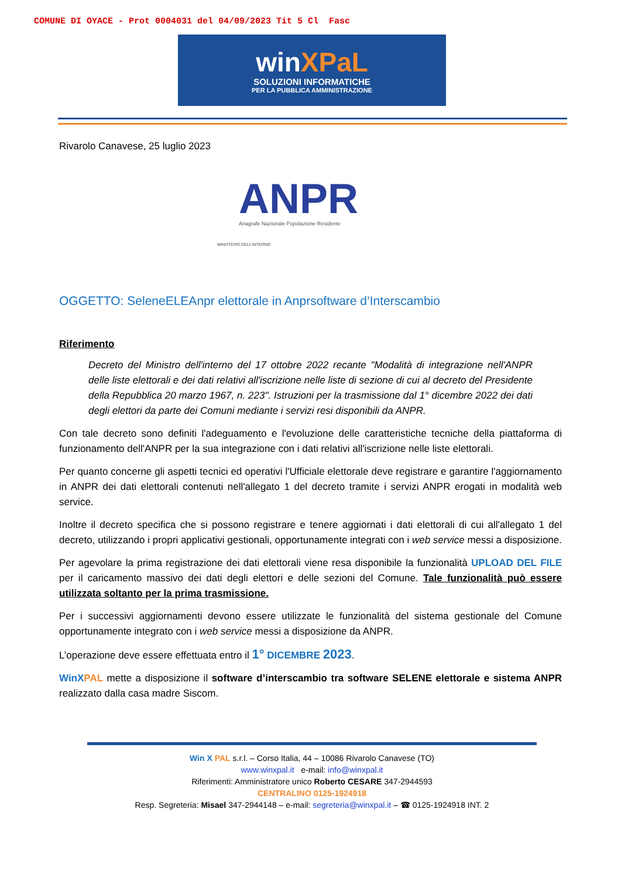COMUNE DI OYACE - Prot 0004031 del 04/09/2023 Tit 5 Cl Fasc
winXPaL
SOLUZIONI INFORMATICHE
PER LA PUBBLICA AMMINISTRAZIONE
Rivarolo Canavese, 25 luglio 2023
ANPR
Anagrafe Nazionale Popolazione Residente
MINISTERO DELL'INTERNO
OGGETTO: SeleneELEAnpr elettorale in Anprsoftware d’Interscambio
Riferimento
Decreto del Ministro dell'interno del 17 ottobre 2022 recante "Modalità di integrazione nell'ANPR delle liste elettorali e dei dati relativi all'iscrizione nelle liste di sezione di cui al decreto del Presidente della Repubblica 20 marzo 1967, n. 223". Istruzioni per la trasmissione dal 1° dicembre 2022 dei dati degli elettori da parte dei Comuni mediante i servizi resi disponibili da ANPR.
Con tale decreto sono definiti l'adeguamento e l'evoluzione delle caratteristiche tecniche della piattaforma di funzionamento dell'ANPR per la sua integrazione con i dati relativi all'iscrizione nelle liste elettorali.
Per quanto concerne gli aspetti tecnici ed operativi l'Ufficiale elettorale deve registrare e garantire l'aggiornamento in ANPR dei dati elettorali contenuti nell'allegato 1 del decreto tramite i servizi ANPR erogati in modalità web service.
Inoltre il decreto specifica che si possono registrare e tenere aggiornati i dati elettorali di cui all'allegato 1 del decreto, utilizzando i propri applicativi gestionali, opportunamente integrati con i web service messi a disposizione.
Per agevolare la prima registrazione dei dati elettorali viene resa disponibile la funzionalità UPLOAD DEL FILE per il caricamento massivo dei dati degli elettori e delle sezioni del Comune. Tale funzionalità può essere utilizzata soltanto per la prima trasmissione.
Per i successivi aggiornamenti devono essere utilizzate le funzionalità del sistema gestionale del Comune opportunamente integrato con i web service messi a disposizione da ANPR.
L’operazione deve essere effettuata entro il 1° DICEMBRE 2023.
WinX PAL mette a disposizione il software d’interscambio tra software SELENE elettorale e sistema ANPR realizzato dalla casa madre Siscom.
Win X PAL s.r.l. – Corso Italia, 44 – 10086 Rivarolo Canavese (TO)
www.winxpal.it e-mail: info@winxpal.it
Riferimenti: Amministratore unico Roberto CESARE 347-2944593
CENTRALINO 0125-1924918
Resp. Segreteria: Misael 347-2944148 – e-mail: segreteria@winxpal.it – ☎ 0125-1924918 INT. 2